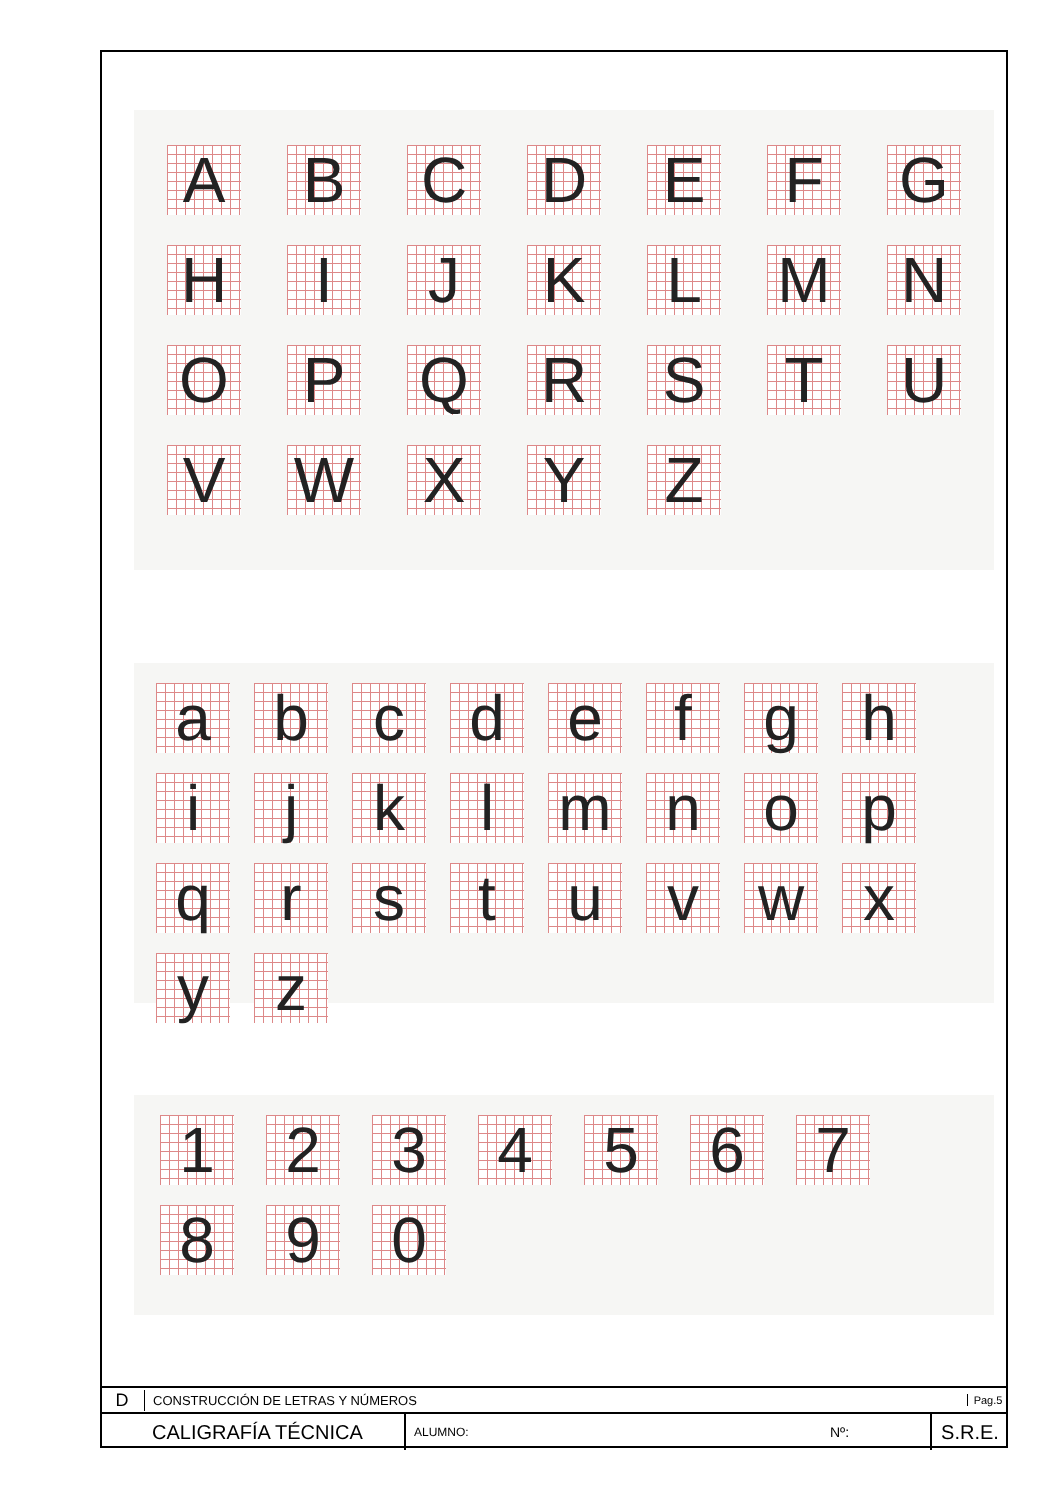A
B
C
D
E
F
G
H
I
J
K
L
M
N
O
P
Q
R
S
T
U
V
W
X
Y
Z
a
b
c
d
e
f
g
h
i
j
k
l
m
n
o
p
q
r
s
t
u
v
w
x
y
z
1
2
3
4
5
6
7
8
9
0
D
CONSTRUCCIÓN DE LETRAS Y NÚMEROS
Pag.5
CALIGRAFÍA TÉCNICA
ALUMNO:
Nº:
S.R.E.